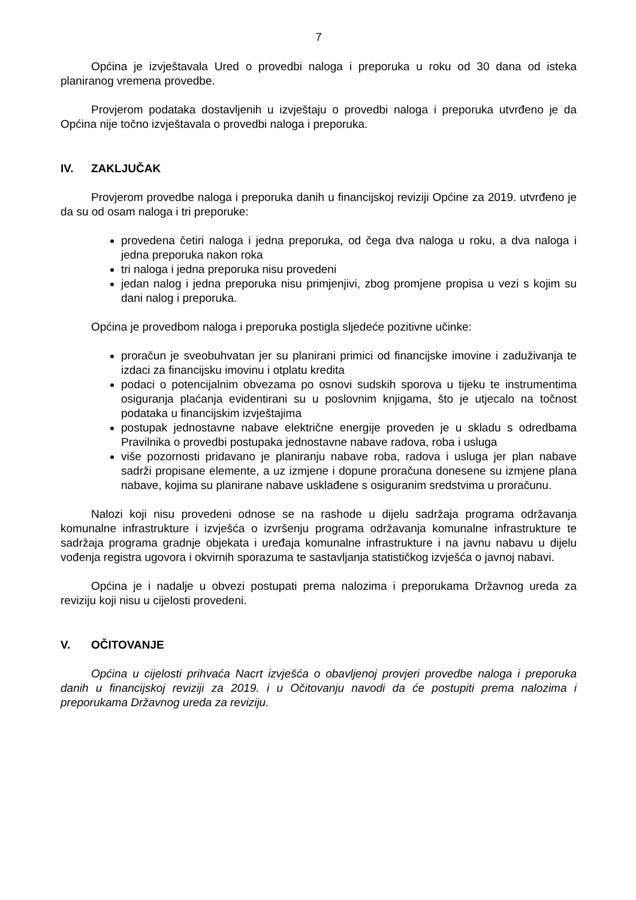7
Općina je izvještavala Ured o provedbi naloga i preporuka u roku od 30 dana od isteka planiranog vremena provedbe.
Provjerom podataka dostavljenih u izvještaju o provedbi naloga i preporuka utvrđeno je da Općina nije točno izvještavala o provedbi naloga i preporuka.
IV. ZAKLJUČAK
Provjerom provedbe naloga i preporuka danih u financijskoj reviziji Općine za 2019. utvrđeno je da su od osam naloga i tri preporuke:
provedena četiri naloga i jedna preporuka, od čega dva naloga u roku, a dva naloga i jedna preporuka nakon roka
tri naloga i jedna preporuka nisu provedeni
jedan nalog i jedna preporuka nisu primjenjivi, zbog promjene propisa u vezi s kojim su dani nalog i preporuka.
Općina je provedbom naloga i preporuka postigla sljedeće pozitivne učinke:
proračun je sveobuhvatan jer su planirani primici od financijske imovine i zaduživanja te izdaci za financijsku imovinu i otplatu kredita
podaci o potencijalnim obvezama po osnovi sudskih sporova u tijeku te instrumentima osiguranja plaćanja evidentirani su u poslovnim knjigama, što je utjecalo na točnost podataka u financijskim izvještajima
postupak jednostavne nabave električne energije proveden je u skladu s odredbama Pravilnika o provedbi postupaka jednostavne nabave radova, roba i usluga
više pozornosti pridavano je planiranju nabave roba, radova i usluga jer plan nabave sadrži propisane elemente, a uz izmjene i dopune proračuna donesene su izmjene plana nabave, kojima su planirane nabave usklađene s osiguranim sredstvima u proračunu.
Nalozi koji nisu provedeni odnose se na rashode u dijelu sadržaja programa održavanja komunalne infrastrukture i izvješća o izvršenju programa održavanja komunalne infrastrukture te sadržaja programa gradnje objekata i uređaja komunalne infrastrukture i na javnu nabavu u dijelu vođenja registra ugovora i okvirnih sporazuma te sastavljanja statističkog izvješća o javnoj nabavi.
Općina je i nadalje u obvezi postupati prema nalozima i preporukama Državnog ureda za reviziju koji nisu u cijelosti provedeni.
V. OČITOVANJE
Općina u cijelosti prihvaća Nacrt izvješća o obavljenoj provjeri provedbe naloga i preporuka danih u financijskoj reviziji za 2019. i u Očitovanju navodi da će postupiti prema nalozima i preporukama Državnog ureda za reviziju.